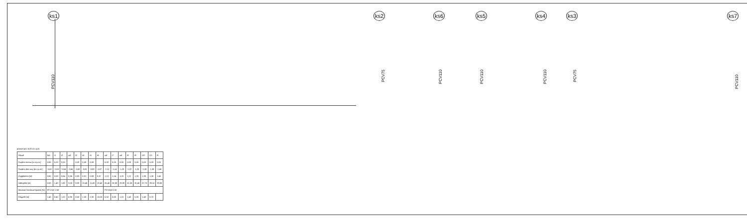ks1 ks2 ks6 ks5 ks4 ks3 ks7
PCV110
PCV75
PCV110
PCV110
PCV110
PCV75
PCV110
poziom por.-6,00 m n.p.m.
| Węzeł | ks1 | t1 | t2 | zal | t3 | t4 | t5 | t6 | zal | t7 | zal | t8 | t9 | t10 | t11 | B |
| Rzędna terenu [m n.p.m.] | 0,00 | 0,00 | 0,00 | | 0,00 | 0,00 | 0,00 | | 0,00 | 0,00 | 0,00 | 0,00 | 0,00 | 0,00 | 0,00 | 0,00 |
| Rzędna dna rury [m n.p.m.] | -0,60 | -0,63 | -0,64 | -0,66 | -0,80 | -0,81 | -0,83 | -0,87 | -1,13 | -1,14 | -1,20 | -1,22 | -1,25 | -1,35 | -1,38 | -1,40 |
| Zagłębienie [m] | 0,60 | 0,63 | 0,64 | 0,66 | 0,80 | 0,81 | 0,83 | 0,87 | 1,13 | 1,14 | 1,20 | 1,22 | 1,25 | 1,35 | 1,38 | 1,40 |
| Odległość [m] | 0,00 | 1,40 | 1,80 | 3,00 | 9,90 | 10,40 | 11,40 | 13,40 | 26,40 | 26,90 | 29,90 | 31,00 | 32,40 | 37,70 | 39,10 | 39,80 |
| Materiał,Średnica/Spadek [%] | PCV110 2,00 | | | | | | | | PCV160 2,00 | | | | | | | |
| Długość [m] | 1,40 | 0,40 | 1,20 | 6,90 | 0,50 | 1,00 | 2,00 | 13,00 | 0,50 | 3,00 | 1,10 | 1,40 | 5,30 | 1,40 | 0,70 | |